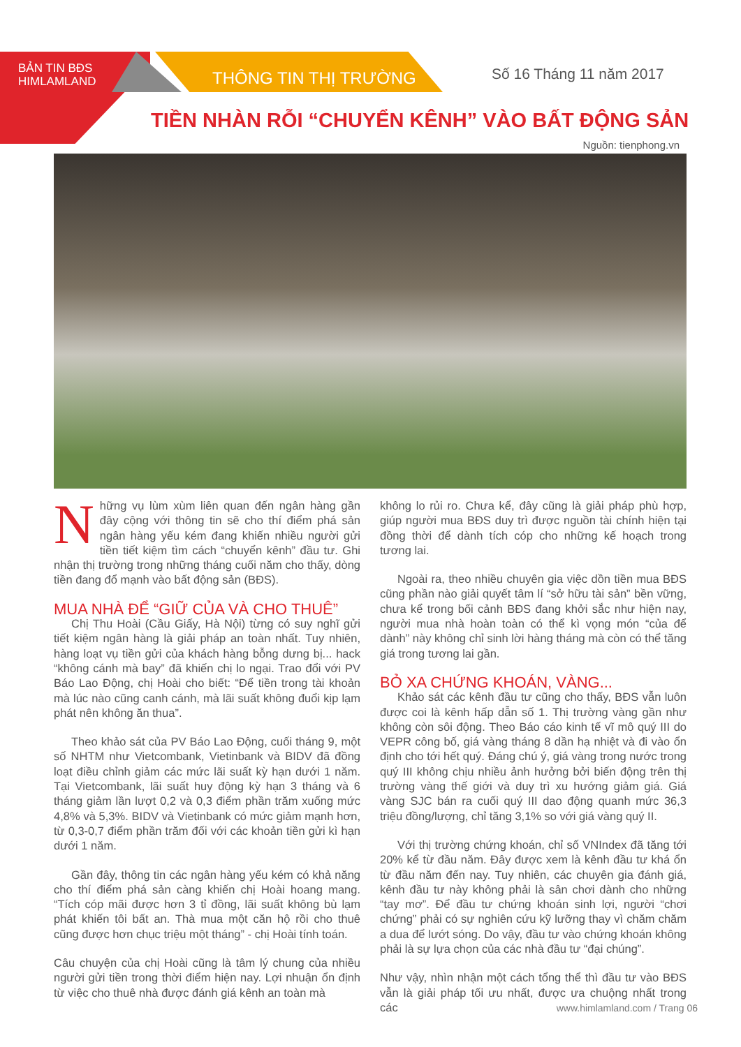BẢN TIN BĐS
HIMLAMLAND
THÔNG TIN THỊ TRƯỜNG
Số 16 Tháng 11 năm 2017
TIỀN NHÀN RỖI “CHUYỂN KÊNH” VÀO BẤT ĐỘNG SẢN
Nguồn: tienphong.vn
Những vụ lùm xùm liên quan đến ngân hàng gần đây cộng với thông tin sẽ cho thí điểm phá sản ngân hàng yếu kém đang khiến nhiều người gửi tiền tiết kiệm tìm cách “chuyển kênh” đầu tư. Ghi nhận thị trường trong những tháng cuối năm cho thấy, dòng tiền đang đổ mạnh vào bất động sản (BĐS).
MUA NHÀ ĐỂ “GIỮ CỦA VÀ CHO THUÊ”
Chị Thu Hoài (Cầu Giấy, Hà Nội) từng có suy nghĩ gửi tiết kiệm ngân hàng là giải pháp an toàn nhất. Tuy nhiên, hàng loạt vụ tiền gửi của khách hàng bỗng dưng bị... hack “không cánh mà bay” đã khiến chị lo ngại. Trao đổi với PV Báo Lao Động, chị Hoài cho biết: “Để tiền trong tài khoản mà lúc nào cũng canh cánh, mà lãi suất không đuổi kịp lạm phát nên không ăn thua”.
Theo khảo sát của PV Báo Lao Động, cuối tháng 9, một số NHTM như Vietcombank, Vietinbank và BIDV đã đồng loạt điều chỉnh giảm các mức lãi suất kỳ hạn dưới 1 năm. Tại Vietcombank, lãi suất huy động kỳ hạn 3 tháng và 6 tháng giảm lần lượt 0,2 và 0,3 điểm phần trăm xuống mức 4,8% và 5,3%. BIDV và Vietinbank có mức giảm mạnh hơn, từ 0,3-0,7 điểm phần trăm đối với các khoản tiền gửi kì hạn dưới 1 năm.
Gần đây, thông tin các ngân hàng yếu kém có khả năng cho thí điểm phá sản càng khiến chị Hoài hoang mang. “Tích cóp mãi được hơn 3 tỉ đồng, lãi suất không bù lạm phát khiến tôi bất an. Thà mua một căn hộ rồi cho thuê cũng được hơn chục triệu một tháng” - chị Hoài tính toán.
Câu chuyện của chị Hoài cũng là tâm lý chung của nhiều người gửi tiền trong thời điểm hiện nay. Lợi nhuận ổn định từ việc cho thuê nhà được đánh giá kênh an toàn mà
không lo rủi ro. Chưa kể, đây cũng là giải pháp phù hợp, giúp người mua BĐS duy trì được nguồn tài chính hiện tại đồng thời để dành tích cóp cho những kế hoạch trong tương lai.
Ngoài ra, theo nhiều chuyên gia việc dồn tiền mua BĐS cũng phần nào giải quyết tâm lí “sở hữu tài sản” bền vững, chưa kể trong bối cảnh BĐS đang khởi sắc như hiện nay, người mua nhà hoàn toàn có thể kì vọng món “của để dành” này không chỉ sinh lời hàng tháng mà còn có thể tăng giá trong tương lai gần.
BỎ XA CHỨNG KHOÁN, VÀNG...
Khảo sát các kênh đầu tư cũng cho thấy, BĐS vẫn luôn được coi là kênh hấp dẫn số 1. Thị trường vàng gần như không còn sôi động. Theo Báo cáo kinh tế vĩ mô quý III do VEPR công bố, giá vàng tháng 8 dần hạ nhiệt và đi vào ổn định cho tới hết quý. Đáng chú ý, giá vàng trong nước trong quý III không chịu nhiều ảnh hưởng bởi biến động trên thị trường vàng thế giới và duy trì xu hướng giảm giá. Giá vàng SJC bán ra cuối quý III dao động quanh mức 36,3 triệu đồng/lượng, chỉ tăng 3,1% so với giá vàng quý II.
Với thị trường chứng khoán, chỉ số VNIndex đã tăng tới 20% kể từ đầu năm. Đây được xem là kênh đầu tư khá ổn từ đầu năm đến nay. Tuy nhiên, các chuyên gia đánh giá, kênh đầu tư này không phải là sân chơi dành cho những “tay mơ”. Để đầu tư chứng khoán sinh lợi, người “chơi chứng” phải có sự nghiên cứu kỹ lưỡng thay vì chăm chăm a dua để lướt sóng. Do vậy, đầu tư vào chứng khoán không phải là sự lựa chọn của các nhà đầu tư “đại chúng”.
Như vậy, nhìn nhận một cách tổng thể thì đầu tư vào BĐS vẫn là giải pháp tối ưu nhất, được ưa chuộng nhất trong các
www.himlamland.com / Trang 06